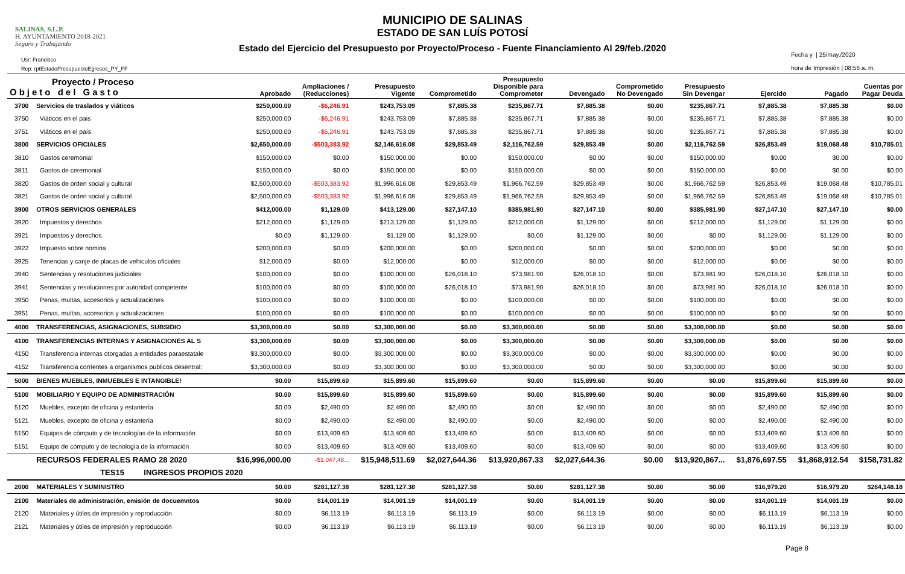SALINAS, S.L.P.
H. AYUNTAMIENTO 2018-2021
Seguro y Trabajando
MUNICIPIO DE SALINAS
ESTADO DE SAN LUÍS POTOSÍ
Estado del Ejercicio del Presupuesto por Proyecto/Proceso - Fuente Financiamiento Al 29/feb./2020
Usr: Francisco
Rep: rptEstadoPresupuestoEgresos_PY_FF
Fecha y | 25/may./2020
hora de Impresión | 08:56 a. m.
| Proyecto / Proceso Objeto del Gasto | | Aprobado | Ampliaciones / (Reducciones) | Presupuesto Vigente | Comprometido | Presupuesto Disponible para Comprometer | Devengado | Comprometido No Devengado | Presupuesto Sin Devengar | Ejercido | Pagado | Cuentas por Pagar Deuda |
| --- | --- | --- | --- | --- | --- | --- | --- | --- | --- | --- | --- | --- |
| 3700 | Servicios de traslados y viáticos | $250,000.00 | -$6,246.91 | $243,753.09 | $7,885.38 | $235,867.71 | $7,885.38 | $0.00 | $235,867.71 | $7,885.38 | $7,885.38 | $0.00 |
| 3750 | Viáticos en el pais | $250,000.00 | -$6,246.91 | $243,753.09 | $7,885.38 | $235,867.71 | $7,885.38 | $0.00 | $235,867.71 | $7,885.38 | $7,885.38 | $0.00 |
| 3751 | Viáticos en el país | $250,000.00 | -$6,246.91 | $243,753.09 | $7,885.38 | $235,867.71 | $7,885.38 | $0.00 | $235,867.71 | $7,885.38 | $7,885.38 | $0.00 |
| 3800 | SERVICIOS OFICIALES | $2,650,000.00 | -$503,383.92 | $2,146,616.08 | $29,853.49 | $2,116,762.59 | $29,853.49 | $0.00 | $2,116,762.59 | $26,853.49 | $19,068.48 | $10,785.01 |
| 3810 | Gastos ceremonial | $150,000.00 | $0.00 | $150,000.00 | $0.00 | $150,000.00 | $0.00 | $0.00 | $150,000.00 | $0.00 | $0.00 | $0.00 |
| 3811 | Gastos de ceremonial | $150,000.00 | $0.00 | $150,000.00 | $0.00 | $150,000.00 | $0.00 | $0.00 | $150,000.00 | $0.00 | $0.00 | $0.00 |
| 3820 | Gastos de orden social y cultural | $2,500,000.00 | -$503,383.92 | $1,996,616.08 | $29,853.49 | $1,966,762.59 | $29,853.49 | $0.00 | $1,966,762.59 | $26,853.49 | $19,068.48 | $10,785.01 |
| 3821 | Gastos de orden social y cultural | $2,500,000.00 | -$503,383.92 | $1,996,616.08 | $29,853.49 | $1,966,762.59 | $29,853.49 | $0.00 | $1,966,762.59 | $26,853.49 | $19,068.48 | $10,785.01 |
| 3900 | OTROS SERVICIOS GENERALES | $412,000.00 | $1,129.00 | $413,129.00 | $27,147.10 | $385,981.90 | $27,147.10 | $0.00 | $385,981.90 | $27,147.10 | $27,147.10 | $0.00 |
| 3920 | Impuestos y derechos | $212,000.00 | $1,129.00 | $213,129.00 | $1,129.00 | $212,000.00 | $1,129.00 | $0.00 | $212,000.00 | $1,129.00 | $1,129.00 | $0.00 |
| 3921 | Impuestos y derechos | $0.00 | $1,129.00 | $1,129.00 | $1,129.00 | $0.00 | $1,129.00 | $0.00 | $0.00 | $1,129.00 | $1,129.00 | $0.00 |
| 3922 | Impuesto sobre nomina | $200,000.00 | $0.00 | $200,000.00 | $0.00 | $200,000.00 | $0.00 | $0.00 | $200,000.00 | $0.00 | $0.00 | $0.00 |
| 3925 | Tenencias y canje de placas de vehiculos oficiales | $12,000.00 | $0.00 | $12,000.00 | $0.00 | $12,000.00 | $0.00 | $0.00 | $12,000.00 | $0.00 | $0.00 | $0.00 |
| 3940 | Sentencias y resoluciones judiciales | $100,000.00 | $0.00 | $100,000.00 | $26,018.10 | $73,981.90 | $26,018.10 | $0.00 | $73,981.90 | $26,018.10 | $26,018.10 | $0.00 |
| 3941 | Sentencias y resoluciones por autoridad competente | $100,000.00 | $0.00 | $100,000.00 | $26,018.10 | $73,981.90 | $26,018.10 | $0.00 | $73,981.90 | $26,018.10 | $26,018.10 | $0.00 |
| 3950 | Penas, multas, accesorios y actualizaciones | $100,000.00 | $0.00 | $100,000.00 | $0.00 | $100,000.00 | $0.00 | $0.00 | $100,000.00 | $0.00 | $0.00 | $0.00 |
| 3951 | Penas, multas, accesorios y actualizaciones | $100,000.00 | $0.00 | $100,000.00 | $0.00 | $100,000.00 | $0.00 | $0.00 | $100,000.00 | $0.00 | $0.00 | $0.00 |
| 4000 | TRANSFERENCIAS, ASIGNACIONES, SUBSIDIO | $3,300,000.00 | $0.00 | $3,300,000.00 | $0.00 | $3,300,000.00 | $0.00 | $0.00 | $3,300,000.00 | $0.00 | $0.00 | $0.00 |
| 4100 | TRANSFERENCIAS INTERNAS Y ASIGNACIONES AL S | $3,300,000.00 | $0.00 | $3,300,000.00 | $0.00 | $3,300,000.00 | $0.00 | $0.00 | $3,300,000.00 | $0.00 | $0.00 | $0.00 |
| 4150 | Transferencia internas otorgadas a entidades paraestatale | $3,300,000.00 | $0.00 | $3,300,000.00 | $0.00 | $3,300,000.00 | $0.00 | $0.00 | $3,300,000.00 | $0.00 | $0.00 | $0.00 |
| 4152 | Transferencia corrientes a organismos publicos desentral: | $3,300,000.00 | $0.00 | $3,300,000.00 | $0.00 | $3,300,000.00 | $0.00 | $0.00 | $3,300,000.00 | $0.00 | $0.00 | $0.00 |
| 5000 | BIENES MUEBLES, INMUEBLES E INTANGIBLE! | $0.00 | $15,899.60 | $15,899.60 | $15,899.60 | $0.00 | $15,899.60 | $0.00 | $0.00 | $15,899.60 | $15,899.60 | $0.00 |
| 5100 | MOBILIARIO Y EQUIPO DE ADMINISTRACIÓN | $0.00 | $15,899.60 | $15,899.60 | $15,899.60 | $0.00 | $15,899.60 | $0.00 | $0.00 | $15,899.60 | $15,899.60 | $0.00 |
| 5120 | Muebles, excepto de oficina y estantería | $0.00 | $2,490.00 | $2,490.00 | $2,490.00 | $0.00 | $2,490.00 | $0.00 | $0.00 | $2,490.00 | $2,490.00 | $0.00 |
| 5121 | Muebles, excepto de oficina y estantería | $0.00 | $2,490.00 | $2,490.00 | $2,490.00 | $0.00 | $2,490.00 | $0.00 | $0.00 | $2,490.00 | $2,490.00 | $0.00 |
| 5150 | Equipos de cómputo y de tecnologías de la información | $0.00 | $13,409.60 | $13,409.60 | $13,409.60 | $0.00 | $13,409.60 | $0.00 | $0.00 | $13,409.60 | $13,409.60 | $0.00 |
| 5151 | Equipo de cómputo y de tecnología de la información | $0.00 | $13,409.60 | $13,409.60 | $13,409.60 | $0.00 | $13,409.60 | $0.00 | $0.00 | $13,409.60 | $13,409.60 | $0.00 |
| | RECURSOS FEDERALES RAMO 28 2020 | $16,996,000.00 | -$1,047,48... | $15,948,511.69 | $2,027,644.36 | $13,920,867.33 | $2,027,644.36 | $0.00 | $13,920,867... | $1,876,697.55 | $1,868,912.54 | $158,731.82 |
| | TES15 INGRESOS PROPIOS 2020 | | | | | | | | | | | |
| 2000 | MATERIALES Y SUMINISTRO | $0.00 | $281,127.38 | $281,127.38 | $281,127.38 | $0.00 | $281,127.38 | $0.00 | $0.00 | $16,979.20 | $16,979.20 | $264,148.18 |
| 2100 | Materiales de administración, emisión de docuemntos | $0.00 | $14,001.19 | $14,001.19 | $14,001.19 | $0.00 | $14,001.19 | $0.00 | $0.00 | $14,001.19 | $14,001.19 | $0.00 |
| 2120 | Materiales y útiles de impresión y reproducción | $0.00 | $6,113.19 | $6,113.19 | $6,113.19 | $0.00 | $6,113.19 | $0.00 | $0.00 | $6,113.19 | $6,113.19 | $0.00 |
| 2121 | Materiales y útiles de impresión y reproducción | $0.00 | $6,113.19 | $6,113.19 | $6,113.19 | $0.00 | $6,113.19 | $0.00 | $0.00 | $6,113.19 | $6,113.19 | $0.00 |
Page 8